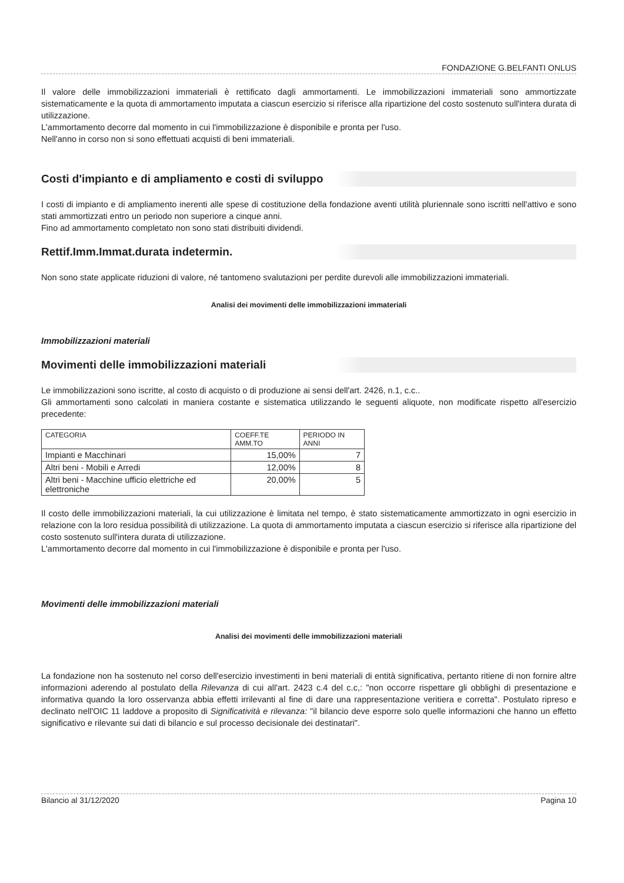FONDAZIONE G.BELFANTI ONLUS
Il valore delle immobilizzazioni immateriali è rettificato dagli ammortamenti. Le immobilizzazioni immateriali sono ammortizzate sistematicamente e la quota di ammortamento imputata a ciascun esercizio si riferisce alla ripartizione del costo sostenuto sull'intera durata di utilizzazione.
L'ammortamento decorre dal momento in cui l'immobilizzazione è disponibile e pronta per l'uso.
Nell'anno in corso non si sono effettuati acquisti di beni immateriali.
Costi d'impianto e di ampliamento e costi di sviluppo
I costi di impianto e di ampliamento inerenti alle spese di costituzione della fondazione aventi utilità pluriennale sono iscritti nell'attivo e sono stati ammortizzati entro un periodo non superiore a cinque anni.
Fino ad ammortamento completato non sono stati distribuiti dividendi.
Rettif.Imm.Immat.durata indetermin.
Non sono state applicate riduzioni di valore, né tantomeno svalutazioni per perdite durevoli alle immobilizzazioni immateriali.
Analisi dei movimenti delle immobilizzazioni immateriali
Immobilizzazioni materiali
Movimenti delle immobilizzazioni materiali
Le immobilizzazioni sono iscritte, al costo di acquisto o di produzione ai sensi dell'art. 2426, n.1, c.c..
Gli ammortamenti sono calcolati in maniera costante e sistematica utilizzando le seguenti aliquote, non modificate rispetto all'esercizio precedente:
| CATEGORIA | COEFF.TE AMM.TO | PERIODO IN ANNI |
| --- | --- | --- |
| Impianti e Macchinari | 15,00% | 7 |
| Altri beni - Mobili e Arredi | 12,00% | 8 |
| Altri beni - Macchine ufficio elettriche ed elettroniche | 20,00% | 5 |
Il costo delle immobilizzazioni materiali, la cui utilizzazione è limitata nel tempo, è stato sistematicamente ammortizzato in ogni esercizio in relazione con la loro residua possibilità di utilizzazione. La quota di ammortamento imputata a ciascun esercizio si riferisce alla ripartizione del costo sostenuto sull'intera durata di utilizzazione.
L'ammortamento decorre dal momento in cui l'immobilizzazione è disponibile e pronta per l'uso.
Movimenti delle immobilizzazioni materiali
Analisi dei movimenti delle immobilizzazioni materiali
La fondazione non ha sostenuto nel corso dell'esercizio investimenti in beni materiali di entità significativa, pertanto ritiene di non fornire altre informazioni aderendo al postulato della Rilevanza di cui all'art. 2423 c.4 del c.c,: "non occorre rispettare gli obblighi di presentazione e informativa quando la loro osservanza abbia effetti irrilevanti al fine di dare una rappresentazione veritiera e corretta". Postulato ripreso e declinato nell'OIC 11 laddove a proposito di Significatività e rilevanza: "il bilancio deve esporre solo quelle informazioni che hanno un effetto significativo e rilevante sui dati di bilancio e sul processo decisionale dei destinatari".
Bilancio al 31/12/2020 Pagina 10